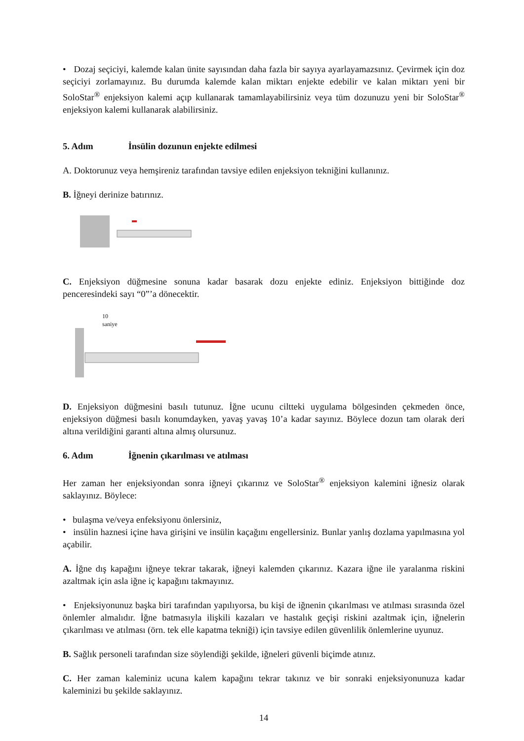• Dozaj seçiciyi, kalemde kalan ünite sayısından daha fazla bir sayıya ayarlayamazsınız. Çevirmek için doz seçiciyi zorlamayınız. Bu durumda kalemde kalan miktarı enjekte edebilir ve kalan miktarı yeni bir SoloStar<sup>®</sup> enjeksiyon kalemi açıp kullanarak tamamlayabilirsiniz veya tüm dozunuzu yeni bir SoloStar<sup>®</sup> enjeksiyon kalemi kullanarak alabilirsiniz.
5. Adım İnsülin dozunun enjekte edilmesi
A. Doktorunuz veya hemşireniz tarafından tavsiye edilen enjeksiyon tekniğini kullanınız.
B. İğneyi derinize batırınız.
C. Enjeksiyon düğmesine sonuna kadar basarak dozu enjekte ediniz. Enjeksiyon bittiğinde doz penceresindeki sayı “0”’a dönecektir.
10
saniye
D. Enjeksiyon düğmesini basılı tutunuz. İğne ucunu ciltteki uygulama bölgesinden çekmeden önce, enjeksiyon düğmesi basılı konumdayken, yavaş yavaş 10’a kadar sayınız. Böylece dozun tam olarak deri altına verildiğini garanti altına almış olursunuz.
6. Adım İğnenin çıkarılması ve atılması
Her zaman her enjeksiyondan sonra iğneyi çıkarınız ve SoloStar<sup>®</sup> enjeksiyon kalemini iğnesiz olarak saklayınız. Böylece:
• bulaşma ve/veya enfeksiyonu önlersiniz,
• insülin haznesi içine hava girişini ve insülin kaçağını engellersiniz. Bunlar yanlış dozlama yapılmasına yol açabilir.
A. İğne dış kapağını iğneye tekrar takarak, iğneyi kalemden çıkarınız. Kazara iğne ile yaralanma riskini azaltmak için asla iğne iç kapağını takmayınız.
• Enjeksiyonunuz başka biri tarafından yapılıyorsa, bu kişi de iğnenin çıkarılması ve atılması sırasında özel önlemler almalıdır. İğne batmasıyla ilişkili kazaları ve hastalık geçişi riskini azaltmak için, iğnelerin çıkarılması ve atılması (örn. tek elle kapatma tekniği) için tavsiye edilen güvenlilik önlemlerine uyunuz.
B. Sağlık personeli tarafından size söylendiği şekilde, iğneleri güvenli biçimde atınız.
C. Her zaman kaleminiz ucuna kalem kapağını tekrar takınız ve bir sonraki enjeksiyonunuza kadar kaleminizi bu şekilde saklayınız.
14